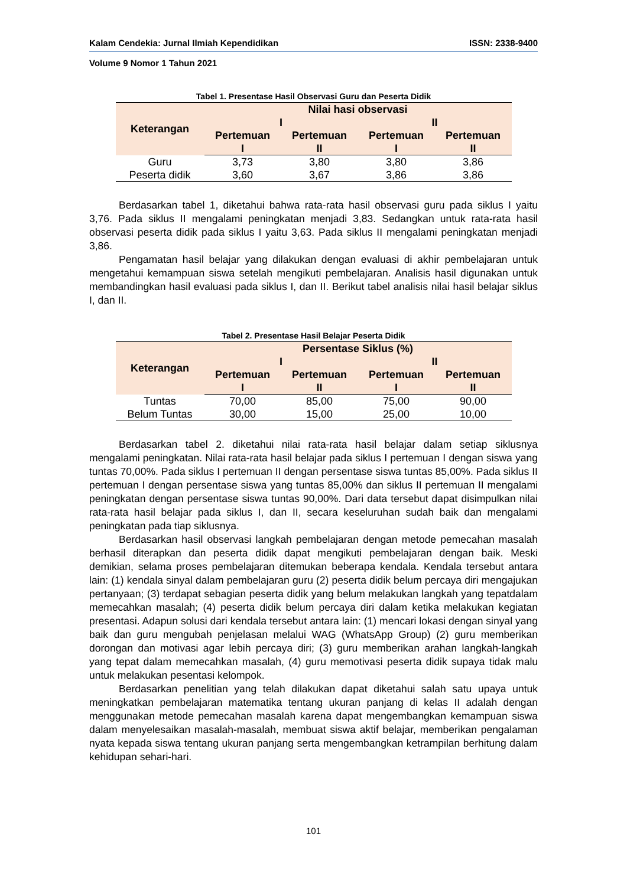Kalam Cendekia: Jurnal Ilmiah Kependidikan ISSN: 2338-9400
Volume 9 Nomor 1 Tahun 2021
Tabel 1. Presentase Hasil Observasi Guru dan Peserta Didik
| Keterangan | Nilai hasi observasi | | | |
| --- | --- | --- | --- | --- |
| | I | | II | |
| | Pertemuan I | Pertemuan II | Pertemuan I | Pertemuan II |
| Guru | 3,73 | 3,80 | 3,80 | 3,86 |
| Peserta didik | 3,60 | 3,67 | 3,86 | 3,86 |
Berdasarkan tabel 1, diketahui bahwa rata-rata hasil observasi guru pada siklus I yaitu 3,76. Pada siklus II mengalami peningkatan menjadi 3,83. Sedangkan untuk rata-rata hasil observasi peserta didik pada siklus I yaitu 3,63. Pada siklus II mengalami peningkatan menjadi 3,86.
Pengamatan hasil belajar yang dilakukan dengan evaluasi di akhir pembelajaran untuk mengetahui kemampuan siswa setelah mengikuti pembelajaran. Analisis hasil digunakan untuk membandingkan hasil evaluasi pada siklus I, dan II. Berikut tabel analisis nilai hasil belajar siklus I, dan II.
Tabel 2. Presentase Hasil Belajar Peserta Didik
| Keterangan | Persentase Siklus (%) | | | |
| --- | --- | --- | --- | --- |
| | I | | II | |
| | Pertemuan I | Pertemuan II | Pertemuan I | Pertemuan II |
| Tuntas | 70,00 | 85,00 | 75,00 | 90,00 |
| Belum Tuntas | 30,00 | 15,00 | 25,00 | 10,00 |
Berdasarkan tabel 2. diketahui nilai rata-rata hasil belajar dalam setiap siklusnya mengalami peningkatan. Nilai rata-rata hasil belajar pada siklus I pertemuan I dengan siswa yang tuntas 70,00%. Pada siklus I pertemuan II dengan persentase siswa tuntas 85,00%. Pada siklus II pertemuan I dengan persentase siswa yang tuntas 85,00% dan siklus II pertemuan II mengalami peningkatan dengan persentase siswa tuntas 90,00%. Dari data tersebut dapat disimpulkan nilai rata-rata hasil belajar pada siklus I, dan II, secara keseluruhan sudah baik dan mengalami peningkatan pada tiap siklusnya.
Berdasarkan hasil observasi langkah pembelajaran dengan metode pemecahan masalah berhasil diterapkan dan peserta didik dapat mengikuti pembelajaran dengan baik. Meski demikian, selama proses pembelajaran ditemukan beberapa kendala. Kendala tersebut antara lain: (1) kendala sinyal dalam pembelajaran guru (2) peserta didik belum percaya diri mengajukan pertanyaan; (3) terdapat sebagian peserta didik yang belum melakukan langkah yang tepatdalam memecahkan masalah; (4) peserta didik belum percaya diri dalam ketika melakukan kegiatan presentasi. Adapun solusi dari kendala tersebut antara lain: (1) mencari lokasi dengan sinyal yang baik dan guru mengubah penjelasan melalui WAG (WhatsApp Group) (2) guru memberikan dorongan dan motivasi agar lebih percaya diri; (3) guru memberikan arahan langkah-langkah yang tepat dalam memecahkan masalah, (4) guru memotivasi peserta didik supaya tidak malu untuk melakukan pesentasi kelompok.
Berdasarkan penelitian yang telah dilakukan dapat diketahui salah satu upaya untuk meningkatkan pembelajaran matematika tentang ukuran panjang di kelas II adalah dengan menggunakan metode pemecahan masalah karena dapat mengembangkan kemampuan siswa dalam menyelesaikan masalah-masalah, membuat siswa aktif belajar, memberikan pengalaman nyata kepada siswa tentang ukuran panjang serta mengembangkan ketrampilan berhitung dalam kehidupan sehari-hari.
101